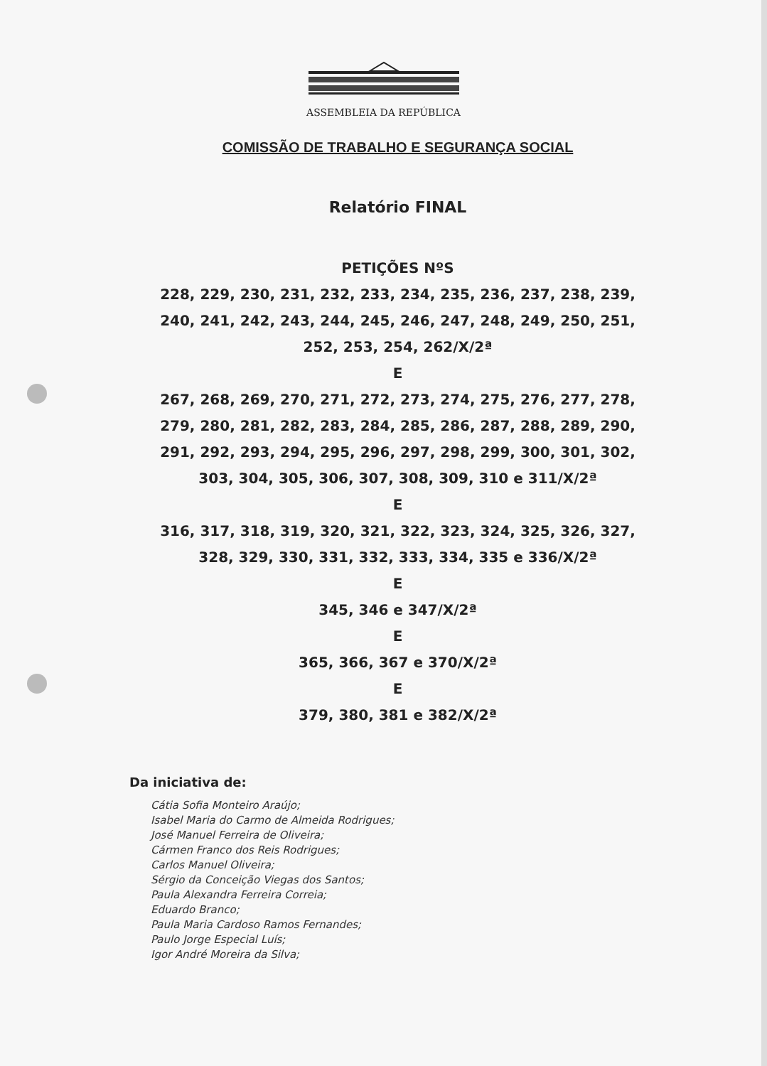ASSEMBLEIA DA REPÚBLICA
COMISSÃO DE TRABALHO E SEGURANÇA SOCIAL
Relatório FINAL
PETIÇÕES NºS
228, 229, 230, 231, 232, 233, 234, 235, 236, 237, 238, 239,
240, 241, 242, 243, 244, 245, 246, 247, 248, 249, 250, 251,
252, 253, 254, 262/X/2ª
E
267, 268, 269, 270, 271, 272, 273, 274, 275, 276, 277, 278,
279, 280, 281, 282, 283, 284, 285, 286, 287, 288, 289, 290,
291, 292, 293, 294, 295, 296, 297, 298, 299, 300, 301, 302,
303, 304, 305, 306, 307, 308, 309, 310 e 311/X/2ª
E
316, 317, 318, 319, 320, 321, 322, 323, 324, 325, 326, 327,
328, 329, 330, 331, 332, 333, 334, 335 e 336/X/2ª
E
345, 346 e 347/X/2ª
E
365, 366, 367 e 370/X/2ª
E
379, 380, 381 e 382/X/2ª
Da iniciativa de:
Cátia Sofia Monteiro Araújo;
Isabel Maria do Carmo de Almeida Rodrigues;
José Manuel Ferreira de Oliveira;
Cármen Franco dos Reis Rodrigues;
Carlos Manuel Oliveira;
Sérgio da Conceição Viegas dos Santos;
Paula Alexandra Ferreira Correia;
Eduardo Branco;
Paula Maria Cardoso Ramos Fernandes;
Paulo Jorge Especial Luís;
Igor André Moreira da Silva;